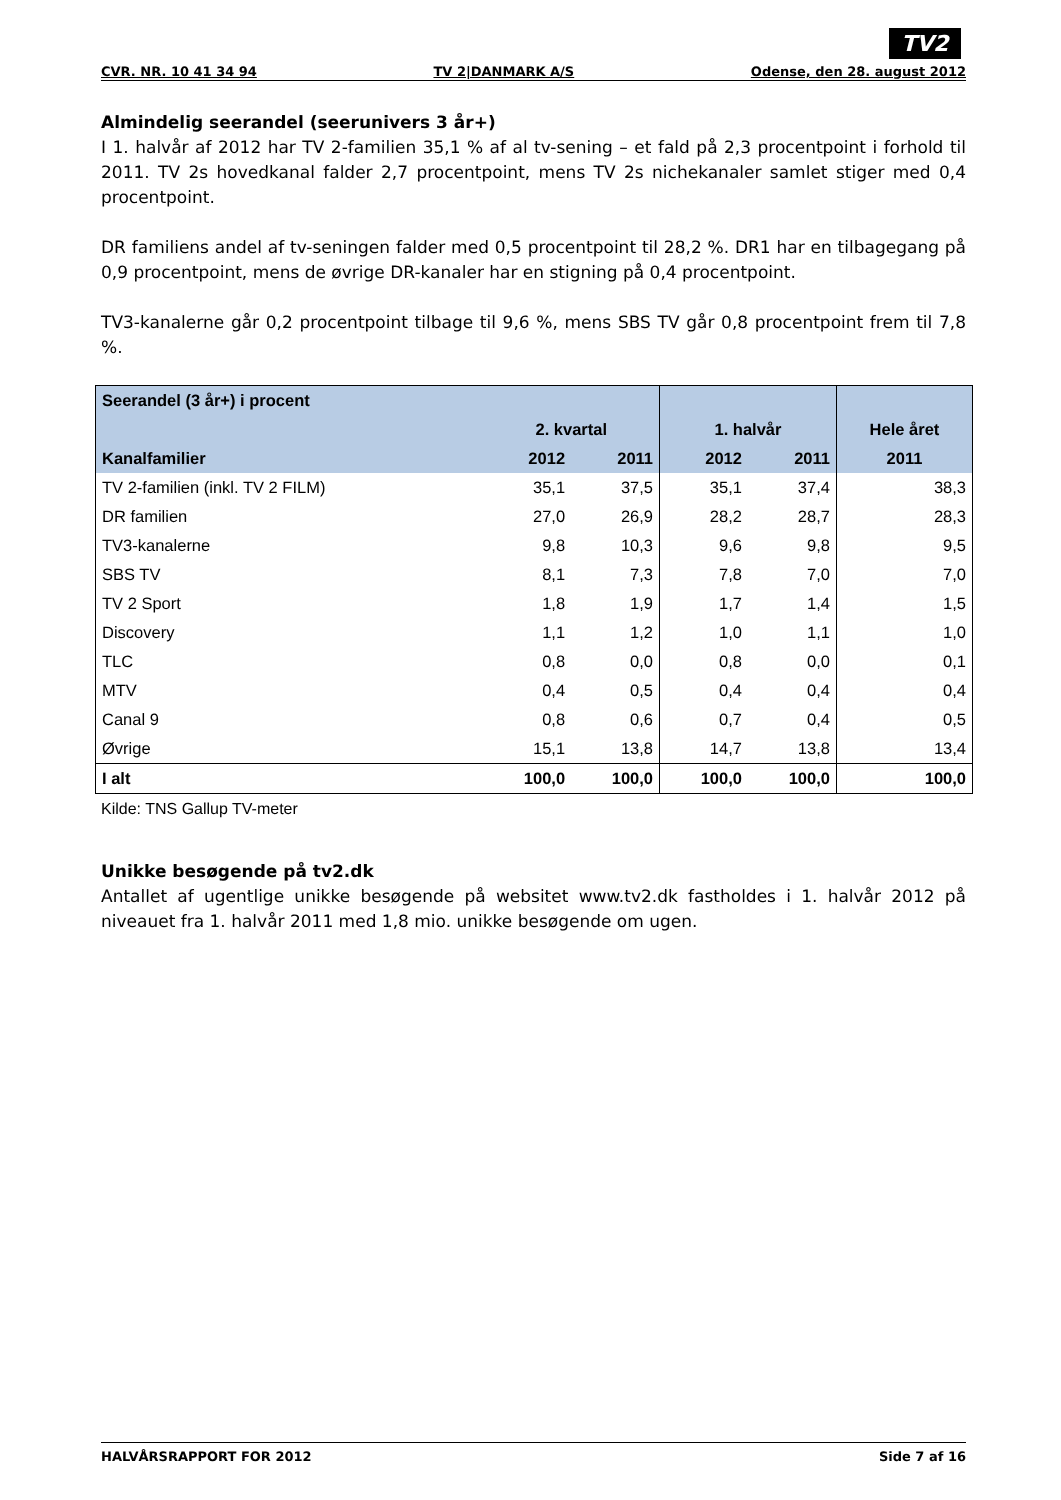TV2
CVR. NR. 10 41 34 94 TV 2|DANMARK A/S Odense, den 28. august 2012
Almindelig seerandel (seerunivers 3 år+)
I 1. halvår af 2012 har TV 2-familien 35,1 % af al tv-sening – et fald på 2,3 procentpoint i forhold til 2011. TV 2s hovedkanal falder 2,7 procentpoint, mens TV 2s nichekanaler samlet stiger med 0,4 procentpoint.
DR familiens andel af tv-seningen falder med 0,5 procentpoint til 28,2 %. DR1 har en tilbagegang på 0,9 procentpoint, mens de øvrige DR-kanaler har en stigning på 0,4 procentpoint.
TV3-kanalerne går 0,2 procentpoint tilbage til 9,6 %, mens SBS TV går 0,8 procentpoint frem til 7,8 %.
| Seerandel (3 år+) i procent | | | | | |
| --- | --- | --- | --- | --- | --- |
| | 2. kvartal | | 1. halvår | | Hele året |
| Kanalfamilier | 2012 | 2011 | 2012 | 2011 | 2011 |
| TV 2-familien (inkl. TV 2 FILM) | 35,1 | 37,5 | 35,1 | 37,4 | 38,3 |
| DR familien | 27,0 | 26,9 | 28,2 | 28,7 | 28,3 |
| TV3-kanalerne | 9,8 | 10,3 | 9,6 | 9,8 | 9,5 |
| SBS TV | 8,1 | 7,3 | 7,8 | 7,0 | 7,0 |
| TV 2 Sport | 1,8 | 1,9 | 1,7 | 1,4 | 1,5 |
| Discovery | 1,1 | 1,2 | 1,0 | 1,1 | 1,0 |
| TLC | 0,8 | 0,0 | 0,8 | 0,0 | 0,1 |
| MTV | 0,4 | 0,5 | 0,4 | 0,4 | 0,4 |
| Canal 9 | 0,8 | 0,6 | 0,7 | 0,4 | 0,5 |
| Øvrige | 15,1 | 13,8 | 14,7 | 13,8 | 13,4 |
| I alt | 100,0 | 100,0 | 100,0 | 100,0 | 100,0 |
Kilde: TNS Gallup TV-meter
Unikke besøgende på tv2.dk
Antallet af ugentlige unikke besøgende på websitet www.tv2.dk fastholdes i 1. halvår 2012 på niveauet fra 1. halvår 2011 med 1,8 mio. unikke besøgende om ugen.
HALVÅRSRAPPORT FOR 2012 Side 7 af 16